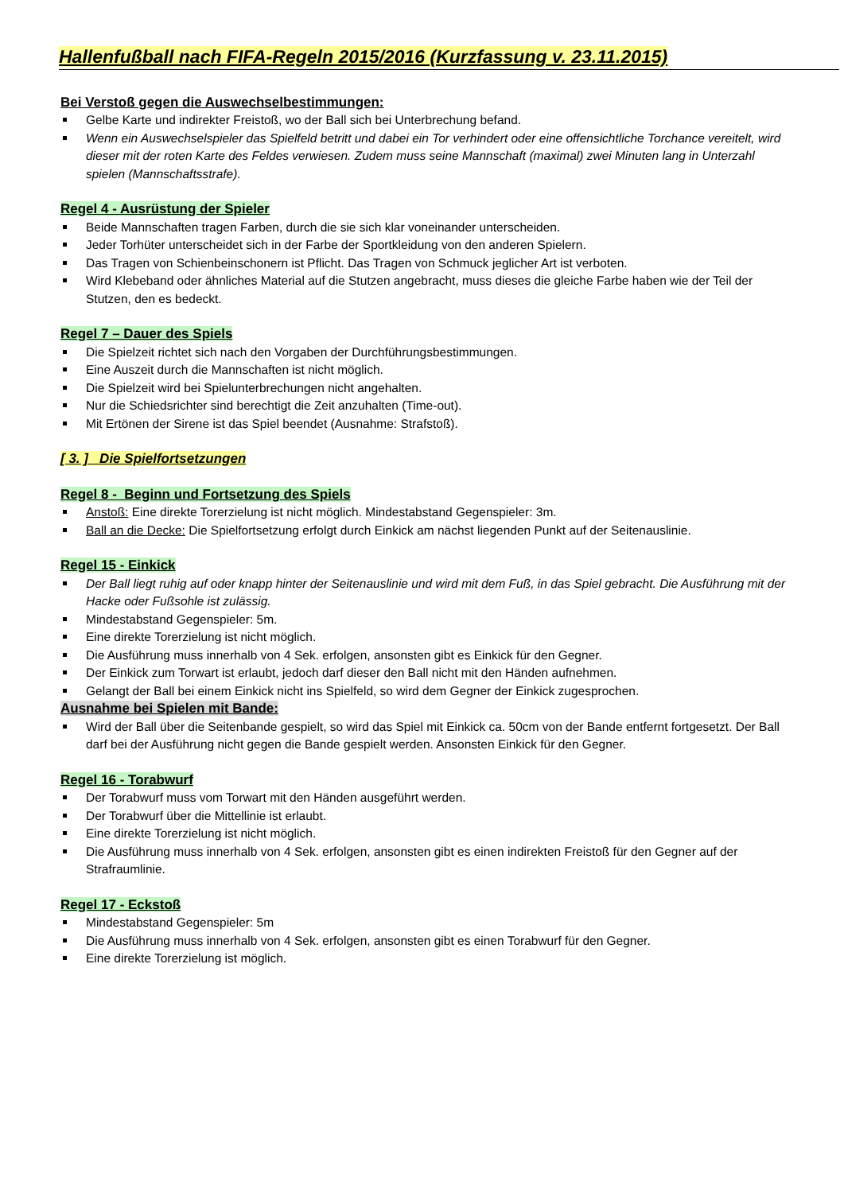Hallenfußball nach FIFA-Regeln 2015/2016 (Kurzfassung v. 23.11.2015)
Bei Verstoß gegen die Auswechselbestimmungen:
Gelbe Karte und indirekter Freistoß, wo der Ball sich bei Unterbrechung befand.
Wenn ein Auswechselspieler das Spielfeld betritt und dabei ein Tor verhindert oder eine offensichtliche Torchance vereitelt, wird dieser mit der roten Karte des Feldes verwiesen. Zudem muss seine Mannschaft (maximal) zwei Minuten lang in Unterzahl spielen (Mannschaftsstrafe).
Regel 4 - Ausrüstung der Spieler
Beide Mannschaften tragen Farben, durch die sie sich klar voneinander unterscheiden.
Jeder Torhüter unterscheidet sich in der Farbe der Sportkleidung von den anderen Spielern.
Das Tragen von Schienbeinschonern ist Pflicht. Das Tragen von Schmuck jeglicher Art ist verboten.
Wird Klebeband oder ähnliches Material auf die Stutzen angebracht, muss dieses die gleiche Farbe haben wie der Teil der Stutzen, den es bedeckt.
Regel 7 – Dauer des Spiels
Die Spielzeit richtet sich nach den Vorgaben der Durchführungsbestimmungen.
Eine Auszeit durch die Mannschaften ist nicht möglich.
Die Spielzeit wird bei Spielunterbrechungen nicht angehalten.
Nur die Schiedsrichter sind berechtigt die Zeit anzuhalten (Time-out).
Mit Ertönen der Sirene ist das Spiel beendet (Ausnahme: Strafstoß).
[ 3. ] Die Spielfortsetzungen
Regel 8 - Beginn und Fortsetzung des Spiels
Anstoß: Eine direkte Torerzielung ist nicht möglich. Mindestabstand Gegenspieler: 3m.
Ball an die Decke: Die Spielfortsetzung erfolgt durch Einkick am nächst liegenden Punkt auf der Seitenauslinie.
Regel 15 - Einkick
Der Ball liegt ruhig auf oder knapp hinter der Seitenauslinie und wird mit dem Fuß, in das Spiel gebracht. Die Ausführung mit der Hacke oder Fußsohle ist zulässig.
Mindestabstand Gegenspieler: 5m.
Eine direkte Torerzielung ist nicht möglich.
Die Ausführung muss innerhalb von 4 Sek. erfolgen, ansonsten gibt es Einkick für den Gegner.
Der Einkick zum Torwart ist erlaubt, jedoch darf dieser den Ball nicht mit den Händen aufnehmen.
Gelangt der Ball bei einem Einkick nicht ins Spielfeld, so wird dem Gegner der Einkick zugesprochen.
Ausnahme bei Spielen mit Bande:
Wird der Ball über die Seitenbande gespielt, so wird das Spiel mit Einkick ca. 50cm von der Bande entfernt fortgesetzt. Der Ball darf bei der Ausführung nicht gegen die Bande gespielt werden. Ansonsten Einkick für den Gegner.
Regel 16 - Torabwurf
Der Torabwurf muss vom Torwart mit den Händen ausgeführt werden.
Der Torabwurf über die Mittellinie ist erlaubt.
Eine direkte Torerzielung ist nicht möglich.
Die Ausführung muss innerhalb von 4 Sek. erfolgen, ansonsten gibt es einen indirekten Freistoß für den Gegner auf der Strafraumlinie.
Regel 17 - Eckstoß
Mindestabstand Gegenspieler: 5m
Die Ausführung muss innerhalb von 4 Sek. erfolgen, ansonsten gibt es einen Torabwurf für den Gegner.
Eine direkte Torerzielung ist möglich.